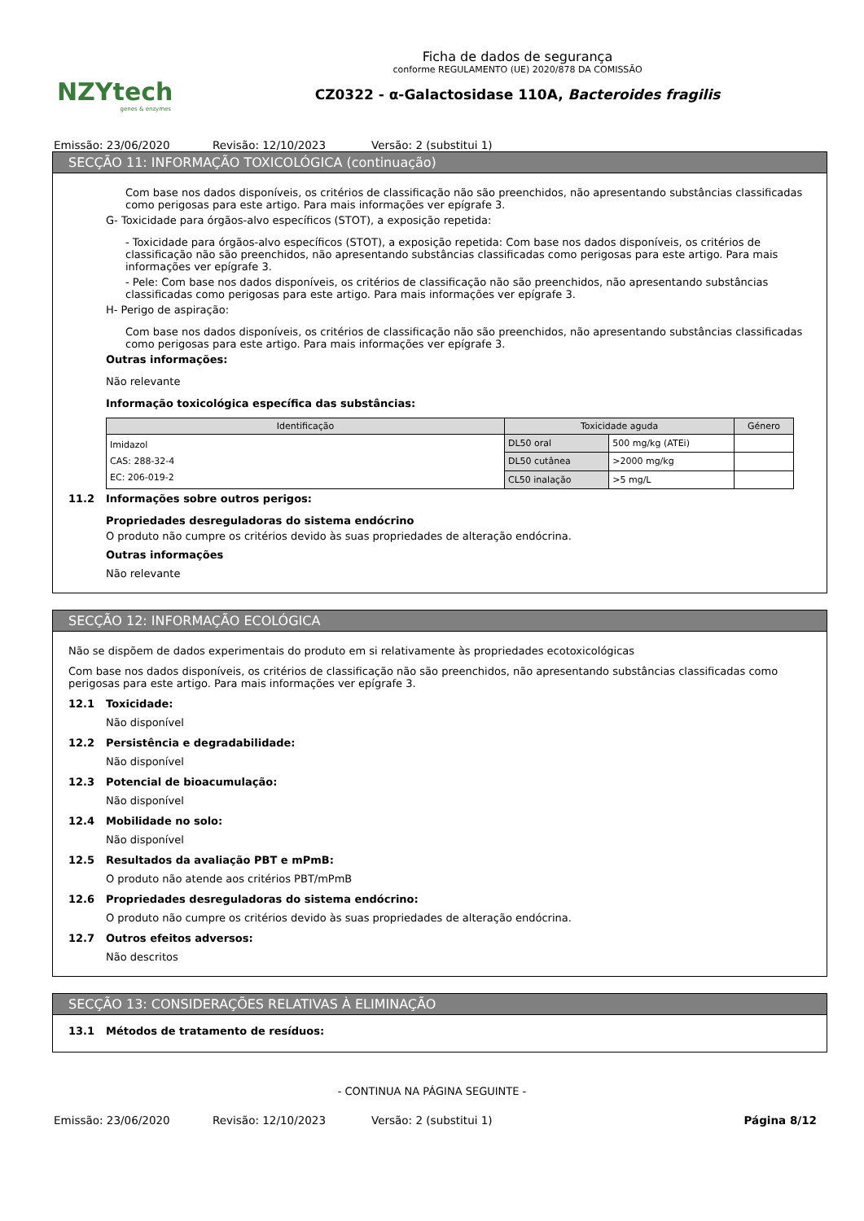NZYtech
genes & enzymes
Ficha de dados de segurança
conforme REGULAMENTO (UE) 2020/878 DA COMISSÃO
CZ0322 - α-Galactosidase 110A, Bacteroides fragilis
Emissão: 23/06/2020 Revisão: 12/10/2023 Versão: 2 (substitui 1)
SECÇÃO 11: INFORMAÇÃO TOXICOLÓGICA (continuação)
Com base nos dados disponíveis, os critérios de classificação não são preenchidos, não apresentando substâncias classificadas como perigosas para este artigo. Para mais informações ver epígrafe 3.
G- Toxicidade para órgãos-alvo específicos (STOT), a exposição repetida:
- Toxicidade para órgãos-alvo específicos (STOT), a exposição repetida: Com base nos dados disponíveis, os critérios de classificação não são preenchidos, não apresentando substâncias classificadas como perigosas para este artigo. Para mais informações ver epígrafe 3.
- Pele: Com base nos dados disponíveis, os critérios de classificação não são preenchidos, não apresentando substâncias classificadas como perigosas para este artigo. Para mais informações ver epígrafe 3.
H- Perigo de aspiração:
Com base nos dados disponíveis, os critérios de classificação não são preenchidos, não apresentando substâncias classificadas como perigosas para este artigo. Para mais informações ver epígrafe 3.
Outras informações:
Não relevante
Informação toxicológica específica das substâncias:
| Identificação | Toxicidade aguda | | Género |
| --- | --- | --- | --- |
| Imidazol CAS: 288-32-4 EC: 206-019-2 | DL50 oral | 500 mg/kg (ATEi) | |
| | DL50 cutânea | >2000 mg/kg | |
| | CL50 inalação | >5 mg/L | |
11.2 Informações sobre outros perigos:
Propriedades desreguladoras do sistema endócrino
O produto não cumpre os critérios devido às suas propriedades de alteração endócrina.
Outras informações
Não relevante
SECÇÃO 12: INFORMAÇÃO ECOLÓGICA
Não se dispõem de dados experimentais do produto em si relativamente às propriedades ecotoxicológicas
Com base nos dados disponíveis, os critérios de classificação não são preenchidos, não apresentando substâncias classificadas como perigosas para este artigo. Para mais informações ver epígrafe 3.
12.1 Toxicidade:
Não disponível
12.2 Persistência e degradabilidade:
Não disponível
12.3 Potencial de bioacumulação:
Não disponível
12.4 Mobilidade no solo:
Não disponível
12.5 Resultados da avaliação PBT e mPmB:
O produto não atende aos critérios PBT/mPmB
12.6 Propriedades desreguladoras do sistema endócrino:
O produto não cumpre os critérios devido às suas propriedades de alteração endócrina.
12.7 Outros efeitos adversos:
Não descritos
SECÇÃO 13: CONSIDERAÇÕES RELATIVAS À ELIMINAÇÃO
13.1 Métodos de tratamento de resíduos:
- CONTINUA NA PÁGINA SEGUINTE -
Emissão: 23/06/2020 Revisão: 12/10/2023 Versão: 2 (substitui 1) Página 8/12